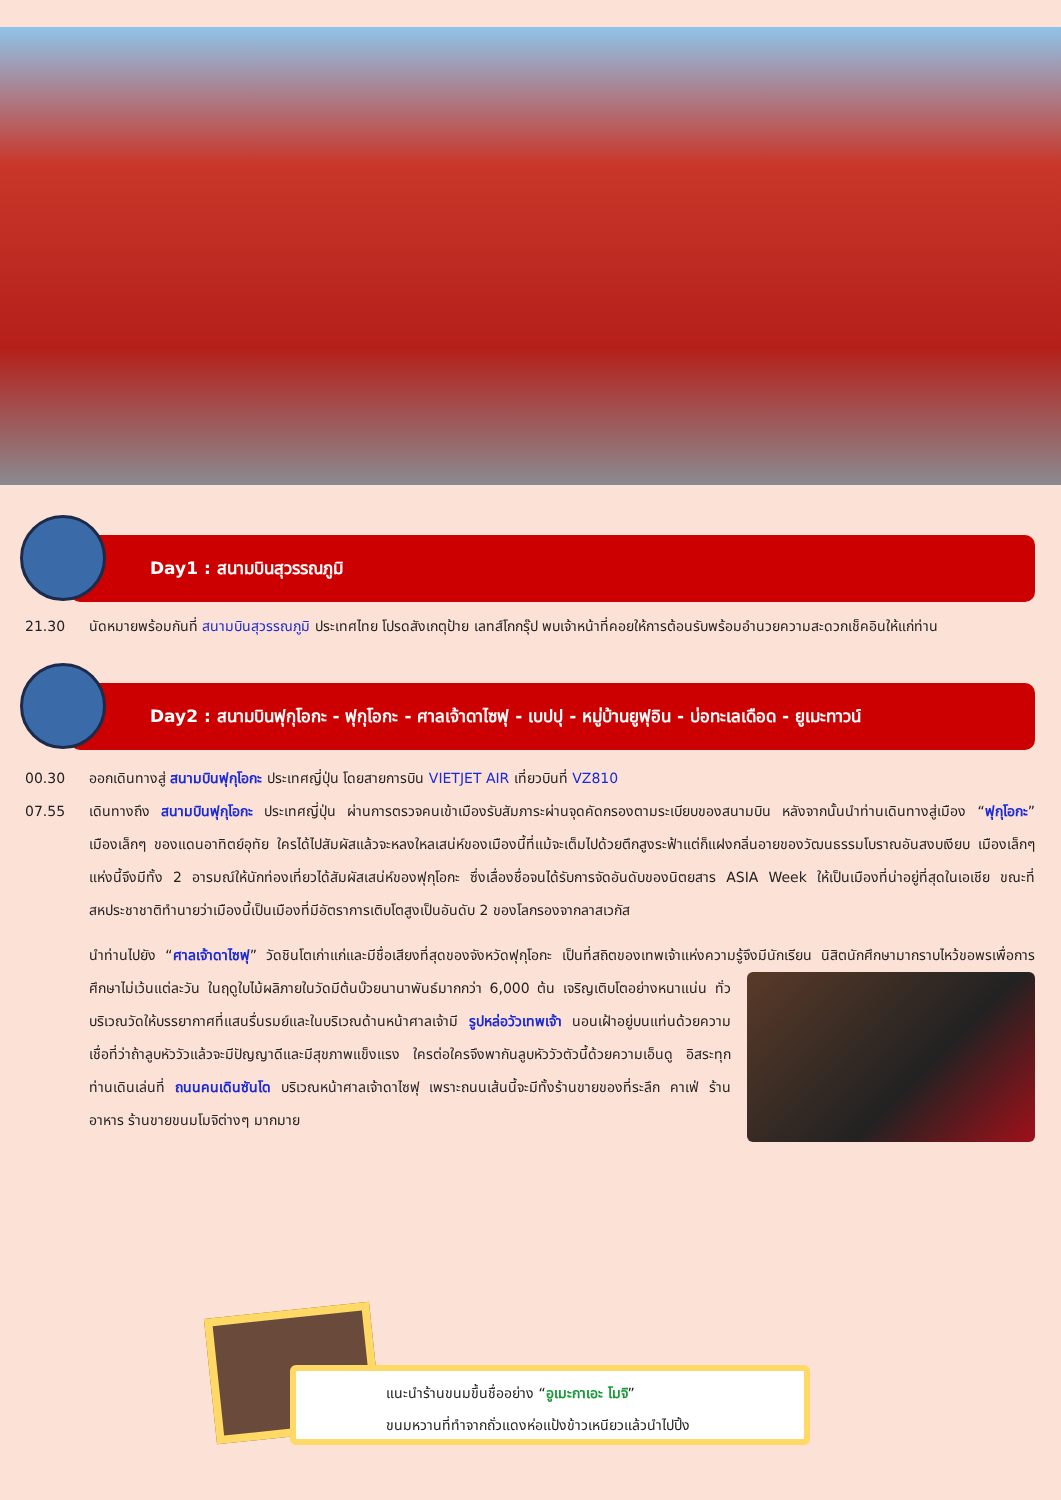Day1 : สนามบินสุวรรณภูมิ
21.30 นัดหมายพร้อมกันที่ สนามบินสุวรรณภูมิ ประเทศไทย โปรดสังเกตุป้าย เลทส์โกกรุ๊ป พบเจ้าหน้าที่คอยให้การต้อนรับพร้อมอำนวยความสะดวกเช็คอินให้แก่ท่าน
Day2 : สนามบินฟุกุโอกะ - ฟุกุโอกะ - ศาลเจ้าดาไซฟุ - เบปปุ - หมู่บ้านยูฟุอิน - บ่อทะเลเดือด - ยูเมะทาวน์
00.30 ออกเดินทางสู่ สนามบินฟุกุโอกะ ประเทศญี่ปุ่น โดยสายการบิน VIETJET AIR เที่ยวบินที่ VZ810
07.55 เดินทางถึง สนามบินฟุกุโอกะ ประเทศญี่ปุ่น ผ่านการตรวจคนเข้าเมืองรับสัมภาระผ่านจุดคัดกรองตามระเบียบของสนามบิน หลังจากนั้นนำท่านเดินทางสู่เมือง “ฟุกุโอกะ” เมืองเล็กๆ ของแดนอาทิตย์อุทัย ใครได้ไปสัมผัสแล้วจะหลงใหลเสน่ห์ของเมืองนี้ที่แม้จะเต็มไปด้วยตึกสูงระฟ้าแต่ก็แฝงกลิ่นอายของวัฒนธรรมโบราณอันสงบเงียบ เมืองเล็กๆแห่งนี้จึงมีทั้ง 2 อารมณ์ให้นักท่องเที่ยวได้สัมผัสเสน่ห์ของฟุกุโอกะ ซึ่งเลื่องชื่อจนได้รับการจัดอันดับของนิตยสาร ASIA Week ให้เป็นเมืองที่น่าอยู่ที่สุดในเอเชีย ขณะที่สหประชาชาติทำนายว่าเมืองนี้เป็นเมืองที่มีอัตราการเติบโตสูงเป็นอันดับ 2 ของโลกรองจากลาสเวกัส
นำท่านไปยัง “ศาลเจ้าดาไซฟุ” วัดชินโตเก่าแก่และมีชื่อเสียงที่สุดของจังหวัดฟุกุโอกะ เป็นที่สถิตของเทพเจ้าแห่งความรู้จึงมีนักเรียน นิสิตนักศึกษามากราบไหว้ขอพรเพื่อการศึกษาไม่เว้นแต่ละวัน ในฤดูใบไม้ผลิภายในวัดมีต้นบ๊วยนานาพันธ์มากกว่า 6,000 ต้น เจริญเติบโตอย่างหนาแน่น ทั่วบริเวณวัดให้บรรยากาศที่แสนรื่นรมย์และในบริเวณด้านหน้าศาลเจ้ามี รูปหล่อวัวเทพเจ้า นอนเฝ้าอยู่บนแท่นด้วยความเชื่อที่ว่าถ้าลูบหัววัวแล้วจะมีปัญญาดีและมีสุขภาพแข็งแรง ใครต่อใครจึงพากันลูบหัววัวตัวนี้ด้วยความเอ็นดู อิสระทุกท่านเดินเล่นที่ ถนนคนเดินซันโด บริเวณหน้าศาลเจ้าดาไซฟุ เพราะถนนเส้นนี้จะมีทั้งร้านขายของที่ระลึก คาเฟ่ ร้านอาหาร ร้านขายขนมโมจิต่างๆ มากมาย
แนะนำร้านขนมขึ้นชื่ออย่าง “อูเมะกาเอะ โมจิ”
ขนมหวานที่ทำจากถั่วแดงห่อแป้งข้าวเหนียวแล้วนำไปปิ้ง